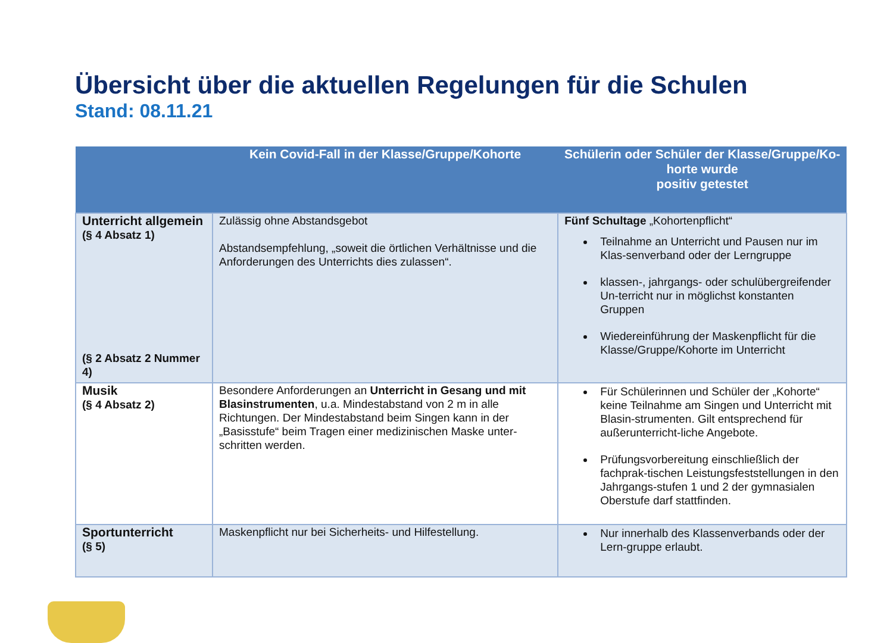Übersicht über die aktuellen Regelungen für die Schulen
Stand: 08.11.21
| | Kein Covid-Fall in der Klasse/Gruppe/Kohorte | Schülerin oder Schüler der Klasse/Gruppe/Ko-horte wurde positiv getestet |
| --- | --- | --- |
| Unterricht allgemein (§ 4 Absatz 1) (§ 2 Absatz 2 Nummer 4) | Zulässig ohne Abstandsgebot Abstandsempfehlung, „soweit die örtlichen Verhältnisse und die Anforderungen des Unterrichts dies zulassen“. | Fünf Schultage „Kohortenpflicht“ Teilnahme an Unterricht und Pausen nur im Klas-senverband oder der Lerngruppe klassen-, jahrgangs- oder schulübergreifender Un-terricht nur in möglichst konstanten Gruppen Wiedereinführung der Maskenpflicht für die Klasse/Gruppe/Kohorte im Unterricht |
| Musik (§ 4 Absatz 2) | Besondere Anforderungen an Unterricht in Gesang und mit Blasinstrumenten , u.a. Mindestabstand von 2 m in alle Richtungen. Der Mindestabstand beim Singen kann in der „Basisstufe“ beim Tragen einer medizinischen Maske unter-schritten werden. | Für Schülerinnen und Schüler der „Kohorte“ keine Teilnahme am Singen und Unterricht mit Blasin-strumenten. Gilt entsprechend für außerunterricht-liche Angebote. Prüfungsvorbereitung einschließlich der fachprak-tischen Leistungsfeststellungen in den Jahrgangs-stufen 1 und 2 der gymnasialen Oberstufe darf stattfinden. |
| Sportunterricht (§ 5) | Maskenpflicht nur bei Sicherheits- und Hilfestellung. | Nur innerhalb des Klassenverbands oder der Lern-gruppe erlaubt. |